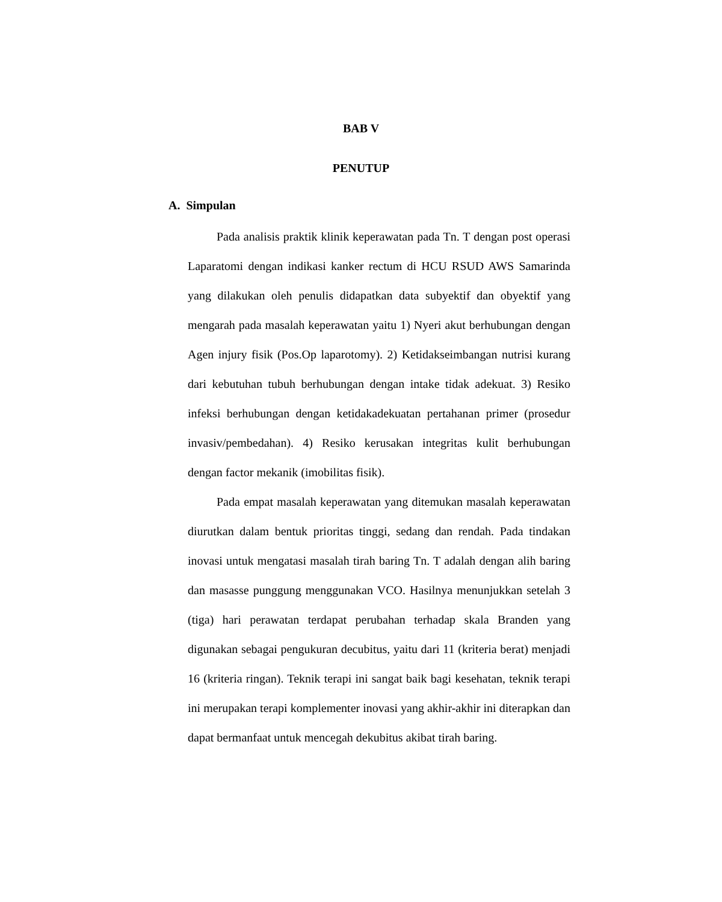BAB V
PENUTUP
A. Simpulan
Pada analisis praktik klinik keperawatan pada Tn. T dengan post operasi Laparatomi dengan indikasi kanker rectum di HCU RSUD AWS Samarinda yang dilakukan oleh penulis didapatkan data subyektif dan obyektif yang mengarah pada masalah keperawatan yaitu 1) Nyeri akut berhubungan dengan Agen injury fisik (Pos.Op laparotomy). 2) Ketidakseimbangan nutrisi kurang dari kebutuhan tubuh berhubungan dengan intake tidak adekuat. 3) Resiko infeksi berhubungan dengan ketidakadekuatan pertahanan primer (prosedur invasiv/pembedahan). 4) Resiko kerusakan integritas kulit berhubungan dengan factor mekanik (imobilitas fisik).
Pada empat masalah keperawatan yang ditemukan masalah keperawatan diurutkan dalam bentuk prioritas tinggi, sedang dan rendah. Pada tindakan inovasi untuk mengatasi masalah tirah baring Tn. T adalah dengan alih baring dan masasse punggung menggunakan VCO. Hasilnya menunjukkan setelah 3 (tiga) hari perawatan terdapat perubahan terhadap skala Branden yang digunakan sebagai pengukuran decubitus, yaitu dari 11 (kriteria berat) menjadi 16 (kriteria ringan). Teknik terapi ini sangat baik bagi kesehatan, teknik terapi ini merupakan terapi komplementer inovasi yang akhir-akhir ini diterapkan dan dapat bermanfaat untuk mencegah dekubitus akibat tirah baring.